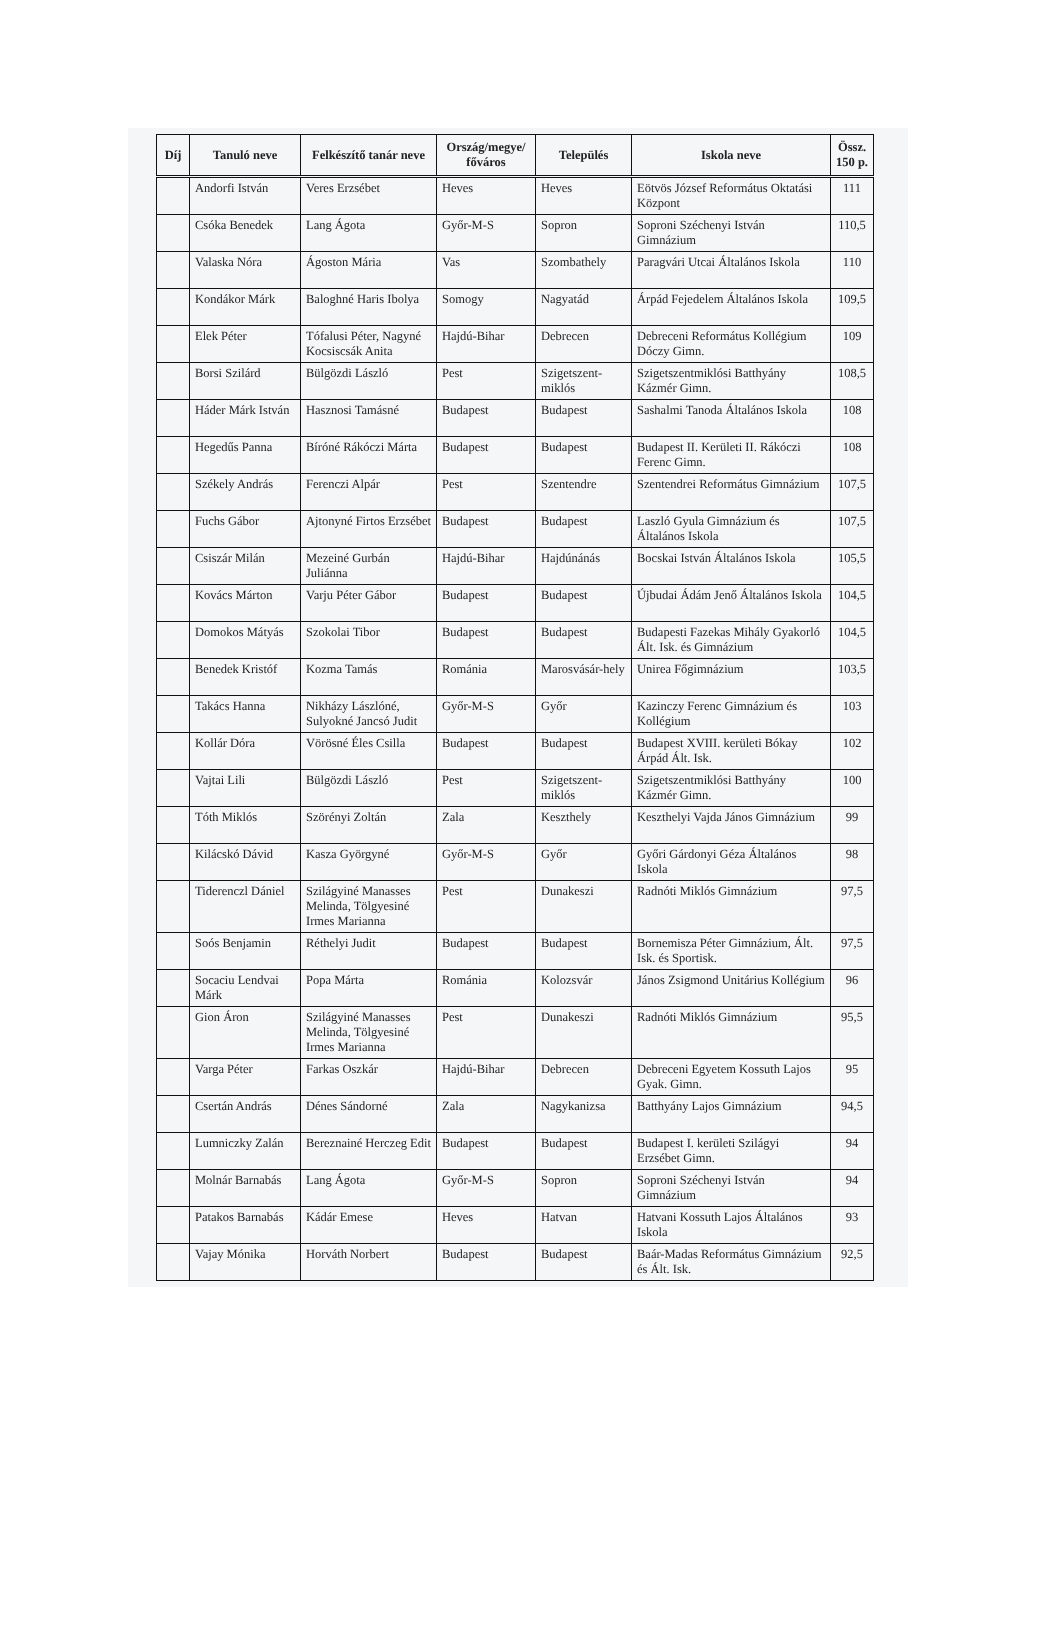| Díj | Tanuló neve | Felkészítő tanár neve | Ország/megye/ főváros | Település | Iskola neve | Össz. 150 p. |
| --- | --- | --- | --- | --- | --- | --- |
| | Andorfi István | Veres Erzsébet | Heves | Heves | Eötvös József Református Oktatási Központ | 111 |
| | Csóka Benedek | Lang Ágota | Győr-M-S | Sopron | Soproni Széchenyi István Gimnázium | 110,5 |
| | Valaska Nóra | Ágoston Mária | Vas | Szombathely | Paragvári Utcai Általános Iskola | 110 |
| | Kondákor Márk | Baloghné Haris Ibolya | Somogy | Nagyatád | Árpád Fejedelem Általános Iskola | 109,5 |
| | Elek Péter | Tófalusi Péter, Nagyné Kocsiscsák Anita | Hajdú-Bihar | Debrecen | Debreceni Református Kollégium Dóczy Gimn. | 109 |
| | Borsi Szilárd | Bülgözdi László | Pest | Szigetszent-miklós | Szigetszentmiklósi Batthyány Kázmér Gimn. | 108,5 |
| | Háder Márk István | Hasznosi Tamásné | Budapest | Budapest | Sashalmi Tanoda Általános Iskola | 108 |
| | Hegedűs Panna | Bíróné Rákóczi Márta | Budapest | Budapest | Budapest II. Kerületi II. Rákóczi Ferenc Gimn. | 108 |
| | Székely András | Ferenczi Alpár | Pest | Szentendre | Szentendrei Református Gimnázium | 107,5 |
| | Fuchs Gábor | Ajtonyné Firtos Erzsébet | Budapest | Budapest | Laszló Gyula Gimnázium és Általános Iskola | 107,5 |
| | Csiszár Milán | Mezeiné Gurbán Juliánna | Hajdú-Bihar | Hajdúnánás | Bocskai István Általános Iskola | 105,5 |
| | Kovács Márton | Varju Péter Gábor | Budapest | Budapest | Újbudai Ádám Jenő Általános Iskola | 104,5 |
| | Domokos Mátyás | Szokolai Tibor | Budapest | Budapest | Budapesti Fazekas Mihály Gyakorló Ált. Isk. és Gimnázium | 104,5 |
| | Benedek Kristóf | Kozma Tamás | Románia | Marosvásár-hely | Unirea Főgimnázium | 103,5 |
| | Takács Hanna | Nikházy Lászlóné, Sulyokné Jancsó Judit | Győr-M-S | Győr | Kazinczy Ferenc Gimnázium és Kollégium | 103 |
| | Kollár Dóra | Vörösné Éles Csilla | Budapest | Budapest | Budapest XVIII. kerületi Bókay Árpád Ált. Isk. | 102 |
| | Vajtai Lili | Bülgözdi László | Pest | Szigetszent-miklós | Szigetszentmiklósi Batthyány Kázmér Gimn. | 100 |
| | Tóth Miklós | Szörényi Zoltán | Zala | Keszthely | Keszthelyi Vajda János Gimnázium | 99 |
| | Kilácskó Dávid | Kasza Györgyné | Győr-M-S | Győr | Győri Gárdonyi Géza Általános Iskola | 98 |
| | Tiderenczl Dániel | Szilágyiné Manasses Melinda, Tölgyesiné Irmes Marianna | Pest | Dunakeszi | Radnóti Miklós Gimnázium | 97,5 |
| | Soós Benjamin | Réthelyi Judit | Budapest | Budapest | Bornemisza Péter Gimnázium, Ált. Isk. és Sportisk. | 97,5 |
| | Socaciu Lendvai Márk | Popa Márta | Románia | Kolozsvár | János Zsigmond Unitárius Kollégium | 96 |
| | Gion Áron | Szilágyiné Manasses Melinda, Tölgyesiné Irmes Marianna | Pest | Dunakeszi | Radnóti Miklós Gimnázium | 95,5 |
| | Varga Péter | Farkas Oszkár | Hajdú-Bihar | Debrecen | Debreceni Egyetem Kossuth Lajos Gyak. Gimn. | 95 |
| | Csertán András | Dénes Sándorné | Zala | Nagykanizsa | Batthyány Lajos Gimnázium | 94,5 |
| | Lumniczky Zalán | Bereznainé Herczeg Edit | Budapest | Budapest | Budapest I. kerületi Szilágyi Erzsébet Gimn. | 94 |
| | Molnár Barnabás | Lang Ágota | Győr-M-S | Sopron | Soproni Széchenyi István Gimnázium | 94 |
| | Patakos Barnabás | Kádár Emese | Heves | Hatvan | Hatvani Kossuth Lajos Általános Iskola | 93 |
| | Vajay Mónika | Horváth Norbert | Budapest | Budapest | Baár-Madas Református Gimnázium és Ált. Isk. | 92,5 |